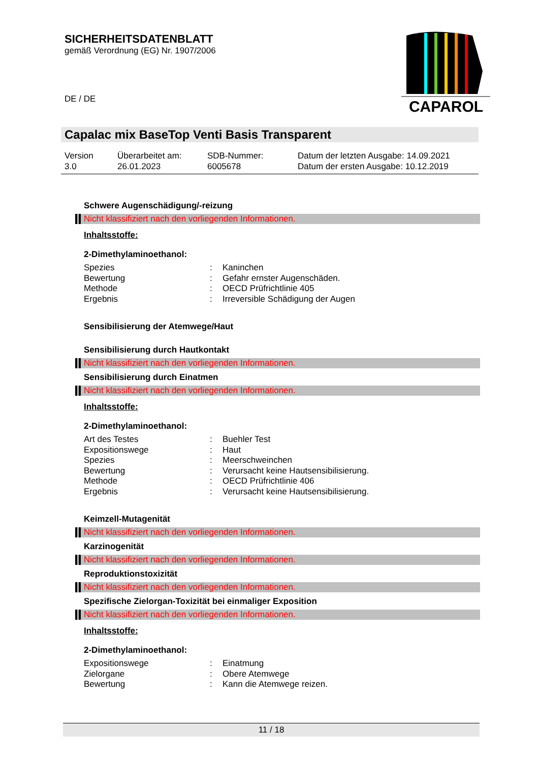SICHERHEITSDATENBLATT
gemäß Verordnung (EG) Nr. 1907/2006
CAPAROL
DE / DE
Capalac mix BaseTop Venti Basis Transparent
| Version 3.0 | Überarbeitet am: 26.01.2023 | SDB-Nummer: 6005678 | Datum der letzten Ausgabe: 14.09.2021 Datum der ersten Ausgabe: 10.12.2019 |
Schwere Augenschädigung/-reizung
Nicht klassifiziert nach den vorliegenden Informationen.
Inhaltsstoffe:
2-Dimethylaminoethanol:
| Spezies | : | Kaninchen |
| Bewertung | : | Gefahr ernster Augenschäden. |
| Methode | : | OECD Prüfrichtlinie 405 |
| Ergebnis | : | Irreversible Schädigung der Augen |
Sensibilisierung der Atemwege/Haut
Sensibilisierung durch Hautkontakt
Nicht klassifiziert nach den vorliegenden Informationen.
Sensibilisierung durch Einatmen
Nicht klassifiziert nach den vorliegenden Informationen.
Inhaltsstoffe:
2-Dimethylaminoethanol:
| Art des Testes | : | Buehler Test |
| Expositionswege | : | Haut |
| Spezies | : | Meerschweinchen |
| Bewertung | : | Verursacht keine Hautsensibilisierung. |
| Methode | : | OECD Prüfrichtlinie 406 |
| Ergebnis | : | Verursacht keine Hautsensibilisierung. |
Keimzell-Mutagenität
Nicht klassifiziert nach den vorliegenden Informationen.
Karzinogenität
Nicht klassifiziert nach den vorliegenden Informationen.
Reproduktionstoxizität
Nicht klassifiziert nach den vorliegenden Informationen.
Spezifische Zielorgan-Toxizität bei einmaliger Exposition
Nicht klassifiziert nach den vorliegenden Informationen.
Inhaltsstoffe:
2-Dimethylaminoethanol:
| Expositionswege | : | Einatmung |
| Zielorgane | : | Obere Atemwege |
| Bewertung | : | Kann die Atemwege reizen. |
11 / 18